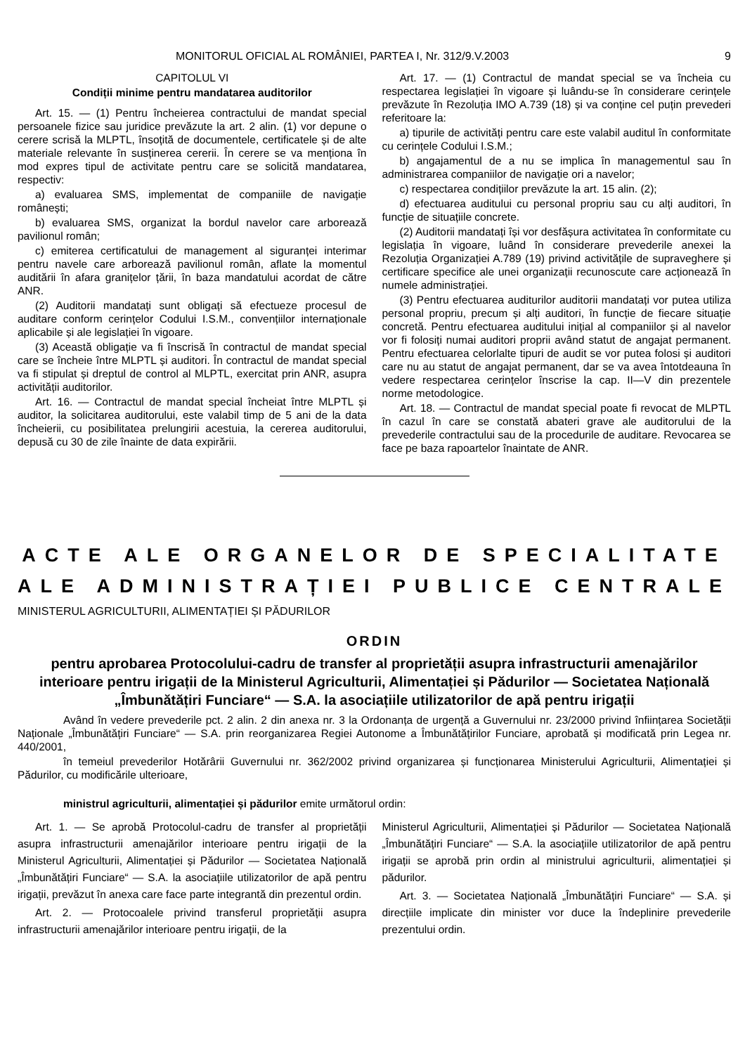MONITORUL OFICIAL AL ROMÂNIEI, PARTEA I, Nr. 312/9.V.2003 9
CAPITOLUL VI
Condiții minime pentru mandatarea auditorilor
Art. 15. — (1) Pentru încheierea contractului de mandat special persoanele fizice sau juridice prevăzute la art. 2 alin. (1) vor depune o cerere scrisă la MLPTL, însoțită de documentele, certificatele și de alte materiale relevante în susținerea cererii. În cerere se va menționa în mod expres tipul de activitate pentru care se solicită mandatarea, respectiv:
a) evaluarea SMS, implementat de companiile de navigație românești;
b) evaluarea SMS, organizat la bordul navelor care arborează pavilionul român;
c) emiterea certificatului de management al siguranței interimar pentru navele care arborează pavilionul român, aflate la momentul auditării în afara granițelor țării, în baza mandatului acordat de către ANR.
(2) Auditorii mandatați sunt obligați să efectueze procesul de auditare conform cerințelor Codului I.S.M., convențiilor internaționale aplicabile și ale legislației în vigoare.
(3) Această obligație va fi înscrisă în contractul de mandat special care se încheie între MLPTL și auditori. În contractul de mandat special va fi stipulat și dreptul de control al MLPTL, exercitat prin ANR, asupra activității auditorilor.
Art. 16. — Contractul de mandat special încheiat între MLPTL și auditor, la solicitarea auditorului, este valabil timp de 5 ani de la data încheierii, cu posibilitatea prelungirii acestuia, la cererea auditorului, depusă cu 30 de zile înainte de data expirării.
Art. 17. — (1) Contractul de mandat special se va încheia cu respectarea legislației în vigoare și luându-se în considerare cerințele prevăzute în Rezoluția IMO A.739 (18) și va conține cel puțin prevederi referitoare la:
a) tipurile de activități pentru care este valabil auditul în conformitate cu cerințele Codului I.S.M.;
b) angajamentul de a nu se implica în managementul sau în administrarea companiilor de navigație ori a navelor;
c) respectarea condițiilor prevăzute la art. 15 alin. (2);
d) efectuarea auditului cu personal propriu sau cu alți auditori, în funcție de situațiile concrete.
(2) Auditorii mandatați își vor desfășura activitatea în conformitate cu legislația în vigoare, luând în considerare prevederile anexei la Rezoluția Organizației A.789 (19) privind activitățile de supraveghere și certificare specifice ale unei organizații recunoscute care acționează în numele administrației.
(3) Pentru efectuarea auditurilor auditorii mandatați vor putea utiliza personal propriu, precum și alți auditori, în funcție de fiecare situație concretă. Pentru efectuarea auditului inițial al companiilor și al navelor vor fi folosiți numai auditori proprii având statut de angajat permanent. Pentru efectuarea celorlalte tipuri de audit se vor putea folosi și auditori care nu au statut de angajat permanent, dar se va avea întotdeauna în vedere respectarea cerințelor înscrise la cap. II—V din prezentele norme metodologice.
Art. 18. — Contractul de mandat special poate fi revocat de MLPTL în cazul în care se constată abateri grave ale auditorului de la prevederile contractului sau de la procedurile de auditare. Revocarea se face pe baza rapoartelor înaintate de ANR.
ACTE ALE ORGANELOR DE SPECIALITATE
ALE ADMINISTRAȚIEI PUBLICE CENTRALE
MINISTERUL AGRICULTURII, ALIMENTAȚIEI ȘI PĂDURILOR
ORDIN
pentru aprobarea Protocolului-cadru de transfer al proprietății asupra infrastructurii amenajărilor interioare pentru irigații de la Ministerul Agriculturii, Alimentației și Pădurilor — Societatea Națională „Îmbunătățiri Funciare“ — S.A. la asociațiile utilizatorilor de apă pentru irigații
Având în vedere prevederile pct. 2 alin. 2 din anexa nr. 3 la Ordonanța de urgență a Guvernului nr. 23/2000 privind înființarea Societății Naționale „Îmbunătățiri Funciare“ — S.A. prin reorganizarea Regiei Autonome a Îmbunătățirilor Funciare, aprobată și modificată prin Legea nr. 440/2001,
în temeiul prevederilor Hotărârii Guvernului nr. 362/2002 privind organizarea și funcționarea Ministerului Agriculturii, Alimentației și Pădurilor, cu modificările ulterioare,
ministrul agriculturii, alimentației și pădurilor emite următorul ordin:
Art. 1. — Se aprobă Protocolul-cadru de transfer al proprietății asupra infrastructurii amenajărilor interioare pentru irigații de la Ministerul Agriculturii, Alimentației și Pădurilor — Societatea Națională „Îmbunătățiri Funciare“ — S.A. la asociațiile utilizatorilor de apă pentru irigații, prevăzut în anexa care face parte integrantă din prezentul ordin.
Art. 2. — Protocoalele privind transferul proprietății asupra infrastructurii amenajărilor interioare pentru irigații, de la
Ministerul Agriculturii, Alimentației și Pădurilor — Societatea Națională „Îmbunătățiri Funciare“ — S.A. la asociațiile utilizatorilor de apă pentru irigații se aprobă prin ordin al ministrului agriculturii, alimentației și pădurilor.
Art. 3. — Societatea Națională „Îmbunătățiri Funciare“ — S.A. și direcțiile implicate din minister vor duce la îndeplinire prevederile prezentului ordin.